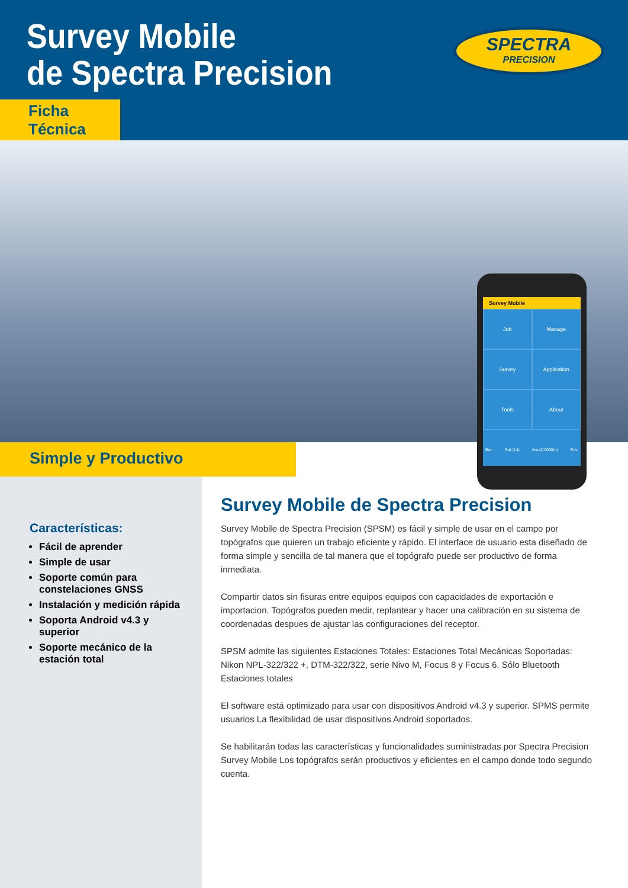Survey Mobile
de Spectra Precision
Ficha Técnica
SPECTRA
PRECISION
Survey Mobile
Job
Manage
Survey
Application
Tools
About
Bat. Sat.(14) Ant.(2.0000m) Rcv.
Simple y Productivo
Características:
Fácil de aprender
Simple de usar
Soporte común para constelaciones GNSS
Instalación y medición rápida
Soporta Android v4.3 y superior
Soporte mecánico de la estación total
Survey Mobile de Spectra Precision
Survey Mobile de Spectra Precision (SPSM) es fácil y simple de usar en el campo por topógrafos que quieren un trabajo eficiente y rápido. El interface de usuario esta diseñado de forma simple y sencilla de tal manera que el topógrafo puede ser productivo de forma inmediata.
Compartir datos sin fisuras entre equipos equipos con capacidades de exportación e importacion. Topógrafos pueden medir, replantear y hacer una calibración en su sistema de coordenadas despues de ajustar las configuraciones del receptor.
SPSM admite las siguientes Estaciones Totales: Estaciones Total Mecánicas Soportadas: Nikon NPL-322/322 +, DTM-322/322, serie Nivo M, Focus 8 y Focus 6. Sólo Bluetooth Estaciones totales
El software está optimizado para usar con dispositivos Android v4.3 y superior. SPMS permite usuarios La flexibilidad de usar dispositivos Android soportados.
Se habilitarán todas las características y funcionalidades suministradas por Spectra Precision Survey Mobile Los topógrafos serán productivos y eficientes en el campo donde todo segundo cuenta.